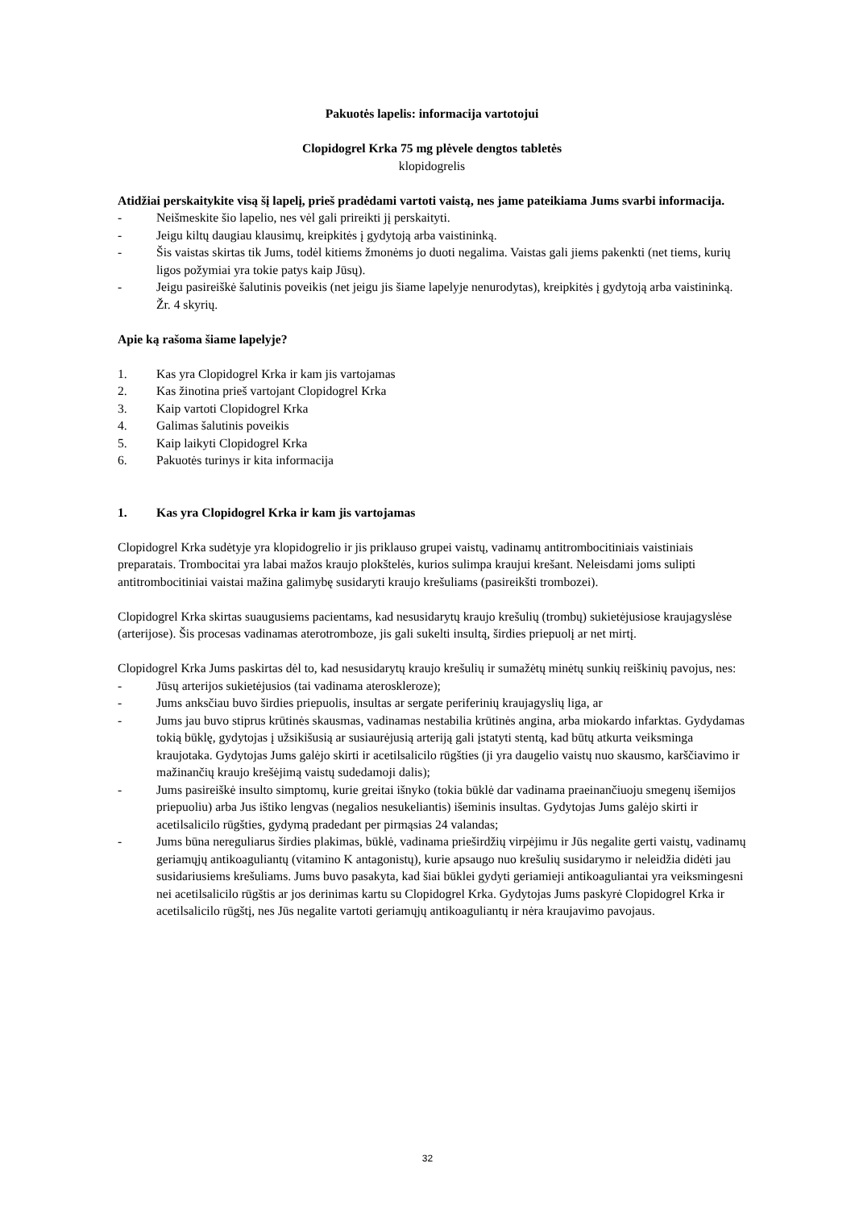Pakuotės lapelis: informacija vartotojui
Clopidogrel Krka 75 mg plėvele dengtos tabletės
klopidogrelis
Atidžiai perskaitykite visą šį lapelį, prieš pradėdami vartoti vaistą, nes jame pateikiama Jums svarbi informacija.
- Neišmeskite šio lapelio, nes vėl gali prireikti jį perskaityti.
- Jeigu kiltų daugiau klausimų, kreipkitės į gydytoją arba vaistininką.
- Šis vaistas skirtas tik Jums, todėl kitiems žmonėms jo duoti negalima. Vaistas gali jiems pakenkti (net tiems, kurių ligos požymiai yra tokie patys kaip Jūsų).
- Jeigu pasireiškė šalutinis poveikis (net jeigu jis šiame lapelyje nenurodytas), kreipkitės į gydytoją arba vaistininką. Žr. 4 skyrių.
Apie ką rašoma šiame lapelyje?
1. Kas yra Clopidogrel Krka ir kam jis vartojamas
2. Kas žinotina prieš vartojant Clopidogrel Krka
3. Kaip vartoti Clopidogrel Krka
4. Galimas šalutinis poveikis
5. Kaip laikyti Clopidogrel Krka
6. Pakuotės turinys ir kita informacija
1. Kas yra Clopidogrel Krka ir kam jis vartojamas
Clopidogrel Krka sudėtyje yra klopidogrelio ir jis priklauso grupei vaistų, vadinamų antitrombocitiniais vaistiniais preparatais. Trombocitai yra labai mažos kraujo plokštelės, kurios sulimpa kraujui krešant. Neleisdami joms sulipti antitrombocitiniai vaistai mažina galimybę susidaryti kraujo krešuliams (pasireikšti trombozei).
Clopidogrel Krka skirtas suaugusiems pacientams, kad nesusidarytų kraujo krešulių (trombų) sukietėjusiose kraujagyslėse (arterijose). Šis procesas vadinamas aterotromboze, jis gali sukelti insultą, širdies priepuolį ar net mirtį.
Clopidogrel Krka Jums paskirtas dėl to, kad nesusidarytų kraujo krešulių ir sumažėtų minėtų sunkių reiškinių pavojus, nes:
- Jūsų arterijos sukietėjusios (tai vadinama ateroskleroze);
- Jums anksčiau buvo širdies priepuolis, insultas ar sergate periferinių kraujagyslių liga, ar
- Jums jau buvo stiprus krūtinės skausmas, vadinamas nestabilia krūtinės angina, arba miokardo infarktas. Gydydamas tokią būklę, gydytojas į užsikišusią ar susiaurėjusią arteriją gali įstatyti stentą, kad būtų atkurta veiksminga kraujotaka. Gydytojas Jums galėjo skirti ir acetilsalicilo rūgšties (ji yra daugelio vaistų nuo skausmo, karščiavimo ir mažinančių kraujo krešėjimą vaistų sudedamoji dalis);
- Jums pasireiškė insulto simptomų, kurie greitai išnyko (tokia būklė dar vadinama praeinančiuoju smegenų išemijos priepuoliu) arba Jus ištiko lengvas (negalios nesukeliantis) išeminis insultas. Gydytojas Jums galėjo skirti ir acetilsalicilo rūgšties, gydymą pradedant per pirmąsias 24 valandas;
- Jums būna nereguliarus širdies plakimas, būklė, vadinama prieširdžių virpėjimu ir Jūs negalite gerti vaistų, vadinamų geriamųjų antikoaguliantų (vitamino K antagonistų), kurie apsaugo nuo krešulių susidarymo ir neleidžia didėti jau susidariusiems krešuliams. Jums buvo pasakyta, kad šiai būklei gydyti geriamieji antikoaguliantai yra veiksmingesni nei acetilsalicilo rūgštis ar jos derinimas kartu su Clopidogrel Krka. Gydytojas Jums paskyrė Clopidogrel Krka ir acetilsalicilo rūgštį, nes Jūs negalite vartoti geriamųjų antikoaguliantų ir nėra kraujavimo pavojaus.
32